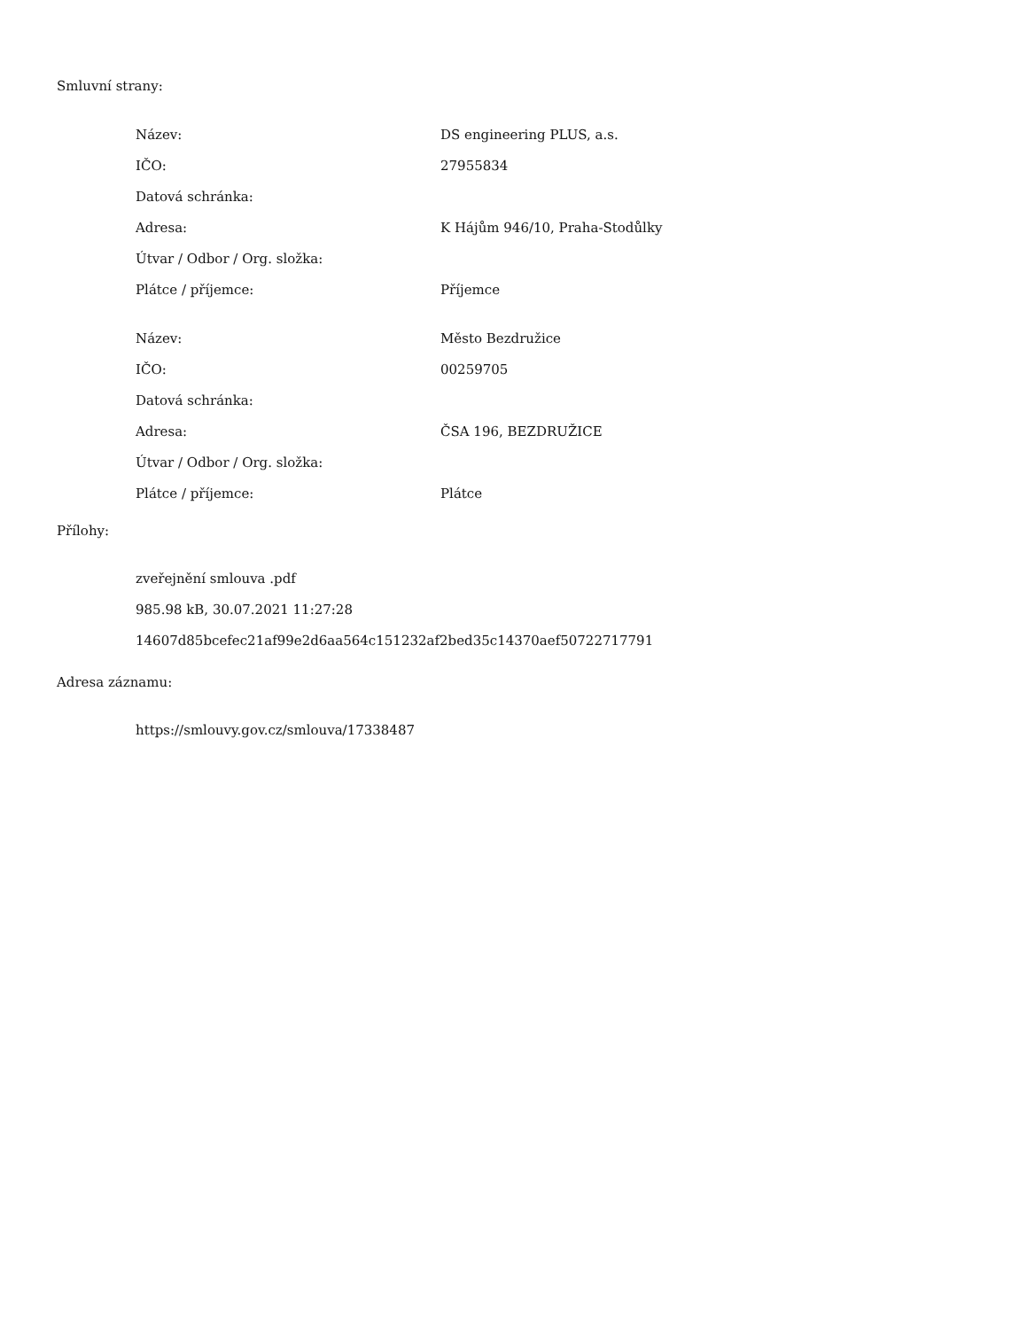Smluvní strany:
| Název: | DS engineering PLUS, a.s. |
| IČO: | 27955834 |
| Datová schránka: | |
| Adresa: | K Hájům 946/10, Praha-Stodůlky |
| Útvar / Odbor / Org. složka: | |
| Plátce / příjemce: | Příjemce |
| Název: | Město Bezdružice |
| IČO: | 00259705 |
| Datová schránka: | |
| Adresa: | ČSA 196, BEZDRUŽICE |
| Útvar / Odbor / Org. složka: | |
| Plátce / příjemce: | Plátce |
Přílohy:
zveřejnění smlouva .pdf
985.98 kB, 30.07.2021 11:27:28
14607d85bcefec21af99e2d6aa564c151232af2bed35c14370aef50722717791
Adresa záznamu:
https://smlouvy.gov.cz/smlouva/17338487